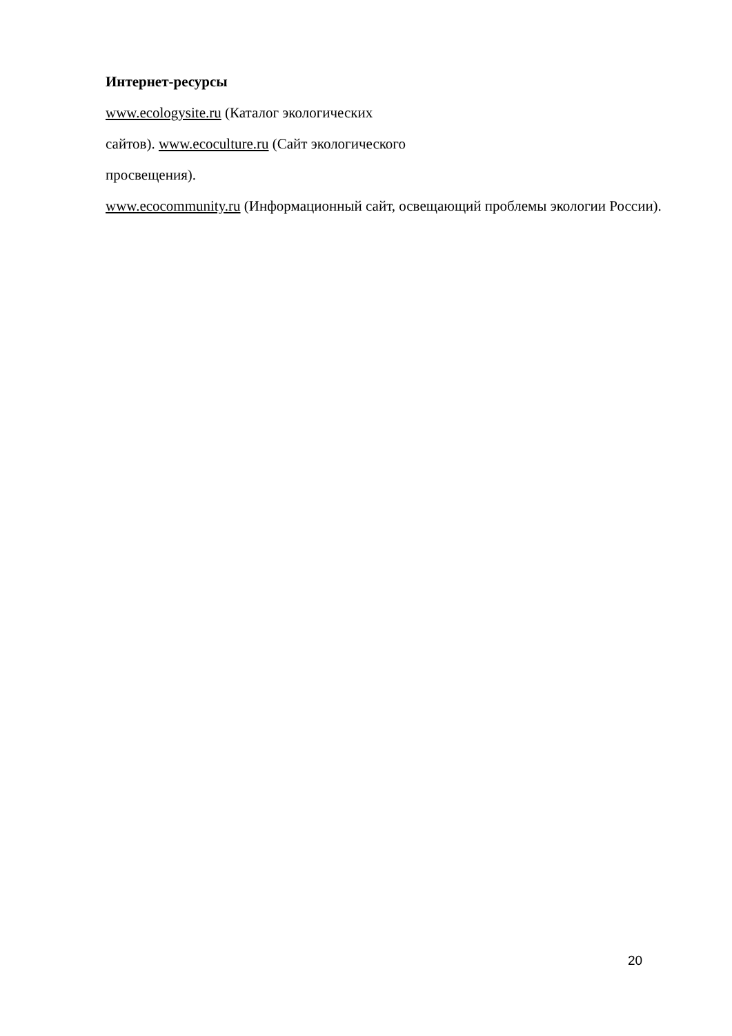Интернет-ресурсы
www.ecologysite.ru (Каталог экологических
сайтов). www.ecoculture.ru (Сайт экологического
просвещения).
www.ecocommunity.ru (Информационный сайт, освещающий проблемы экологии России).
20